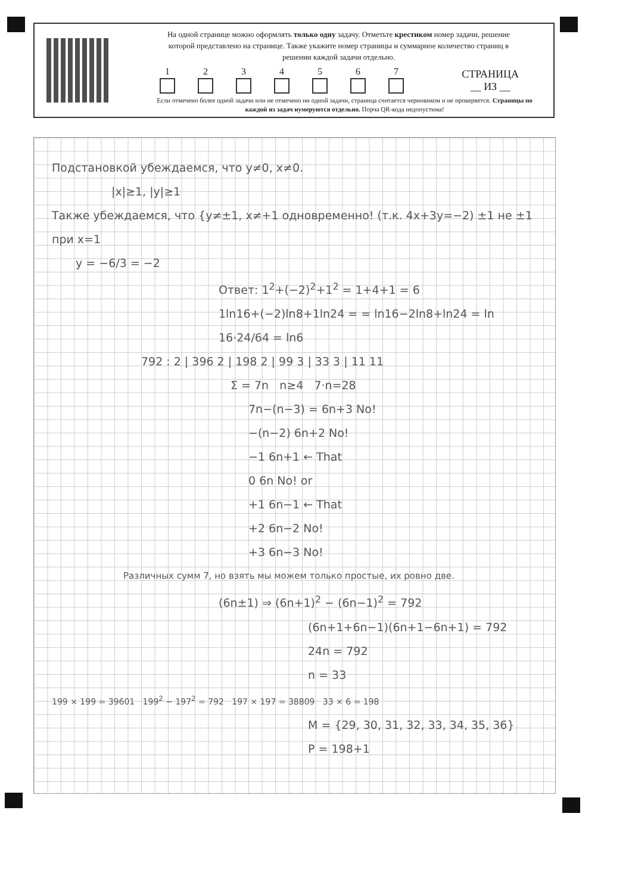На одной странице можно оформлять только одну задачу. Отметьте крестиком номер задачи, решение которой представлено на странице. Также укажите номер страницы и суммарное количество страниц в решении каждой задачи отдельно.
1 2 3 4 5 6 7
СТРАНИЦА
__ ИЗ __
Если отмечено более одной задачи или не отмечено ни одной задачи, страница считается черновиком и не проверяется. Страницы по каждой из задач нумеруются отдельно. Порча QR-кода недопустима!
Подстановкой убеждаемся, что y≠0, x≠0.
|x|≥1, |y|≥1
Также убеждаемся, что {y≠±1, x≠+1 одновременно! (т.к. 4x+3y=−2) ±1 не ±1
при x=1
y = −6/3 = −2
Ответ: 1<sup>2</sup>+(−2)<sup>2</sup>+1<sup>2</sup> = 1+4+1 = 6
1ln16+(−2)ln8+1ln24 = = ln16−2ln8+ln24 = ln 16·24/64 = ln6
792 : 2 | 396 2 | 198 2 | 99 3 | 33 3 | 11 11
Σ = 7n n≥4 7·n=28
7n−(n−3) = 6n+3 No!
−(n−2) 6n+2 No!
−1 6n+1 ← That
0 6n No! or
+1 6n−1 ← That
+2 6n−2 No!
+3 6n−3 No!
Различных сумм 7, но взять мы можем только простые, их ровно две.
(6n±1) ⇒ (6n+1)<sup>2</sup> − (6n−1)<sup>2</sup> = 792
(6n+1+6n−1)(6n+1−6n+1) = 792
24n = 792
n = 33
199 × 199 = 39601 199<sup>2</sup> − 197<sup>2</sup> = 792 197 × 197 = 38809 33 × 6 = 198
M = {29, 30, 31, 32, 33, 34, 35, 36}
P = 198+1